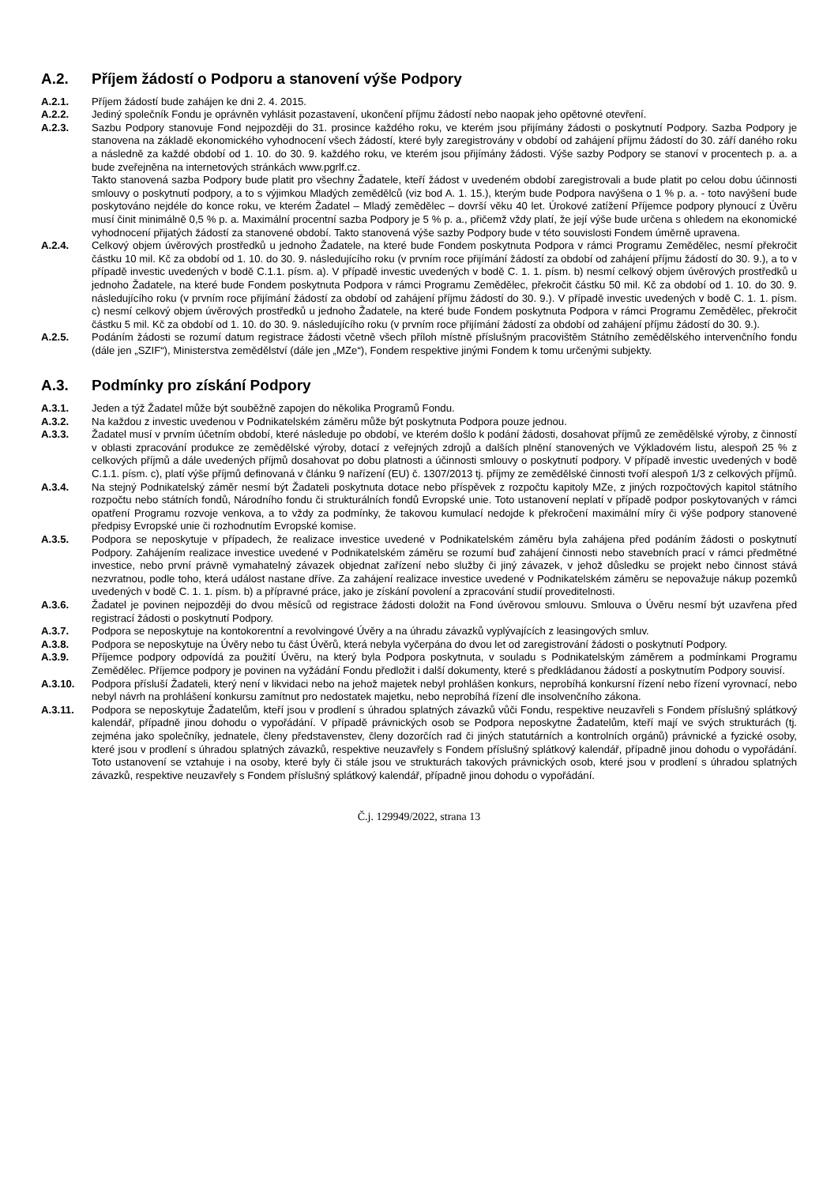A.2. Příjem žádostí o Podporu a stanovení výše Podpory
A.2.1. Příjem žádostí bude zahájen ke dni 2. 4. 2015.
A.2.2. Jediný společník Fondu je oprávněn vyhlásit pozastavení, ukončení příjmu žádostí nebo naopak jeho opětovné otevření.
A.2.3. Sazbu Podpory stanovuje Fond nejpozději do 31. prosince každého roku, ve kterém jsou přijímány žádosti o poskytnutí Podpory. Sazba Podpory je stanovena na základě ekonomického vyhodnocení všech žádostí, které byly zaregistrovány v období od zahájení příjmu žádostí do 30. září daného roku a následně za každé období od 1. 10. do 30. 9. každého roku, ve kterém jsou přijímány žádosti. Výše sazby Podpory se stanoví v procentech p. a. a bude zveřejněna na internetových stránkách www.pgrlf.cz.
Takto stanovená sazba Podpory bude platit pro všechny Žadatele, kteří žádost v uvedeném období zaregistrovali a bude platit po celou dobu účinnosti smlouvy o poskytnutí podpory, a to s výjimkou Mladých zemědělců (viz bod A. 1. 15.), kterým bude Podpora navýšena o 1 % p. a. - toto navýšení bude poskytováno nejdéle do konce roku, ve kterém Žadatel – Mladý zemědělec – dovrší věku 40 let. Úrokové zatížení Příjemce podpory plynoucí z Úvěru musí činit minimálně 0,5 % p. a. Maximální procentní sazba Podpory je 5 % p. a., přičemž vždy platí, že její výše bude určena s ohledem na ekonomické vyhodnocení přijatých žádostí za stanovené období. Takto stanovená výše sazby Podpory bude v této souvislosti Fondem úměrně upravena.
A.2.4. Celkový objem úvěrových prostředků u jednoho Žadatele, na které bude Fondem poskytnuta Podpora v rámci Programu Zemědělec, nesmí překročit částku 10 mil. Kč za období od 1. 10. do 30. 9. následujícího roku (v prvním roce přijímání žádostí za období od zahájení příjmu žádostí do 30. 9.), a to v případě investic uvedených v bodě C.1.1. písm. a). V případě investic uvedených v bodě C. 1. 1. písm. b) nesmí celkový objem úvěrových prostředků u jednoho Žadatele, na které bude Fondem poskytnuta Podpora v rámci Programu Zemědělec, překročit částku 50 mil. Kč za období od 1. 10. do 30. 9. následujícího roku (v prvním roce přijímání žádostí za období od zahájení příjmu žádostí do 30. 9.). V případě investic uvedených v bodě C. 1. 1. písm. c) nesmí celkový objem úvěrových prostředků u jednoho Žadatele, na které bude Fondem poskytnuta Podpora v rámci Programu Zemědělec, překročit částku 5 mil. Kč za období od 1. 10. do 30. 9. následujícího roku (v prvním roce přijímání žádostí za období od zahájení příjmu žádostí do 30. 9.).
A.2.5. Podáním žádosti se rozumí datum registrace žádosti včetně všech příloh místně příslušným pracovištěm Státního zemědělského intervenčního fondu (dále jen „SZIF“), Ministerstva zemědělství (dále jen „MZe“), Fondem respektive jinými Fondem k tomu určenými subjekty.
A.3. Podmínky pro získání Podpory
A.3.1. Jeden a týž Žadatel může být souběžně zapojen do několika Programů Fondu.
A.3.2. Na každou z investic uvedenou v Podnikatelském záměru může být poskytnuta Podpora pouze jednou.
A.3.3. Žadatel musí v prvním účetním období, které následuje po období, ve kterém došlo k podání žádosti, dosahovat příjmů ze zemědělské výroby, z činností v oblasti zpracování produkce ze zemědělské výroby, dotací z veřejných zdrojů a dalších plnění stanovených ve Výkladovém listu, alespoň 25 % z celkových příjmů a dále uvedených příjmů dosahovat po dobu platnosti a účinnosti smlouvy o poskytnutí podpory. V případě investic uvedených v bodě C.1.1. písm. c), platí výše příjmů definovaná v článku 9 nařízení (EU) č. 1307/2013 tj. příjmy ze zemědělské činnosti tvoří alespoň 1/3 z celkových příjmů.
A.3.4. Na stejný Podnikatelský záměr nesmí být Žadateli poskytnuta dotace nebo příspěvek z rozpočtu kapitoly MZe, z jiných rozpočtových kapitol státního rozpočtu nebo státních fondů, Národního fondu či strukturálních fondů Evropské unie. Toto ustanovení neplatí v případě podpor poskytovaných v rámci opatření Programu rozvoje venkova, a to vždy za podmínky, že takovou kumulací nedojde k překročení maximální míry či výše podpory stanovené předpisy Evropské unie či rozhodnutím Evropské komise.
A.3.5. Podpora se neposkytuje v případech, že realizace investice uvedené v Podnikatelském záměru byla zahájena před podáním žádosti o poskytnutí Podpory. Zahájením realizace investice uvedené v Podnikatelském záměru se rozumí buď zahájení činnosti nebo stavebních prací v rámci předmětné investice, nebo první právně vymahatelný závazek objednat zařízení nebo služby či jiný závazek, v jehož důsledku se projekt nebo činnost stává nezvratnou, podle toho, která událost nastane dříve. Za zahájení realizace investice uvedené v Podnikatelském záměru se nepovažuje nákup pozemků uvedených v bodě C. 1. 1. písm. b) a přípravné práce, jako je získání povolení a zpracování studií proveditelnosti.
A.3.6. Žadatel je povinen nejpozději do dvou měsíců od registrace žádosti doložit na Fond úvěrovou smlouvu. Smlouva o Úvěru nesmí být uzavřena před registrací žádosti o poskytnutí Podpory.
A.3.7. Podpora se neposkytuje na kontokorentní a revolvingové Úvěry a na úhradu závazků vyplývajících z leasingových smluv.
A.3.8. Podpora se neposkytuje na Úvěry nebo tu část Úvěrů, která nebyla vyčerpána do dvou let od zaregistrování žádosti o poskytnutí Podpory.
A.3.9. Příjemce podpory odpovídá za použití Úvěru, na který byla Podpora poskytnuta, v souladu s Podnikatelským záměrem a podmínkami Programu Zemědělec. Příjemce podpory je povinen na vyžádání Fondu předložit i další dokumenty, které s předkládanou žádostí a poskytnutím Podpory souvisí.
A.3.10. Podpora přísluší Žadateli, který není v likvidaci nebo na jehož majetek nebyl prohlášen konkurs, neprobíhá konkursní řízení nebo řízení vyrovnací, nebo nebyl návrh na prohlášení konkursu zamítnut pro nedostatek majetku, nebo neprobíhá řízení dle insolvenčního zákona.
A.3.11. Podpora se neposkytuje Žadatelům, kteří jsou v prodlení s úhradou splatných závazků vůči Fondu, respektive neuzavřeli s Fondem příslušný splátkový kalendář, případně jinou dohodu o vypořádání. V případě právnických osob se Podpora neposkytne Žadatelům, kteří mají ve svých strukturách (tj. zejména jako společníky, jednatele, členy představenstev, členy dozorčích rad či jiných statutárních a kontrolních orgánů) právnické a fyzické osoby, které jsou v prodlení s úhradou splatných závazků, respektive neuzavřely s Fondem příslušný splátkový kalendář, případně jinou dohodu o vypořádání. Toto ustanovení se vztahuje i na osoby, které byly či stále jsou ve strukturách takových právnických osob, které jsou v prodlení s úhradou splatných závazků, respektive neuzavřely s Fondem příslušný splátkový kalendář, případně jinou dohodu o vypořádání.
Č.j. 129949/2022, strana 13